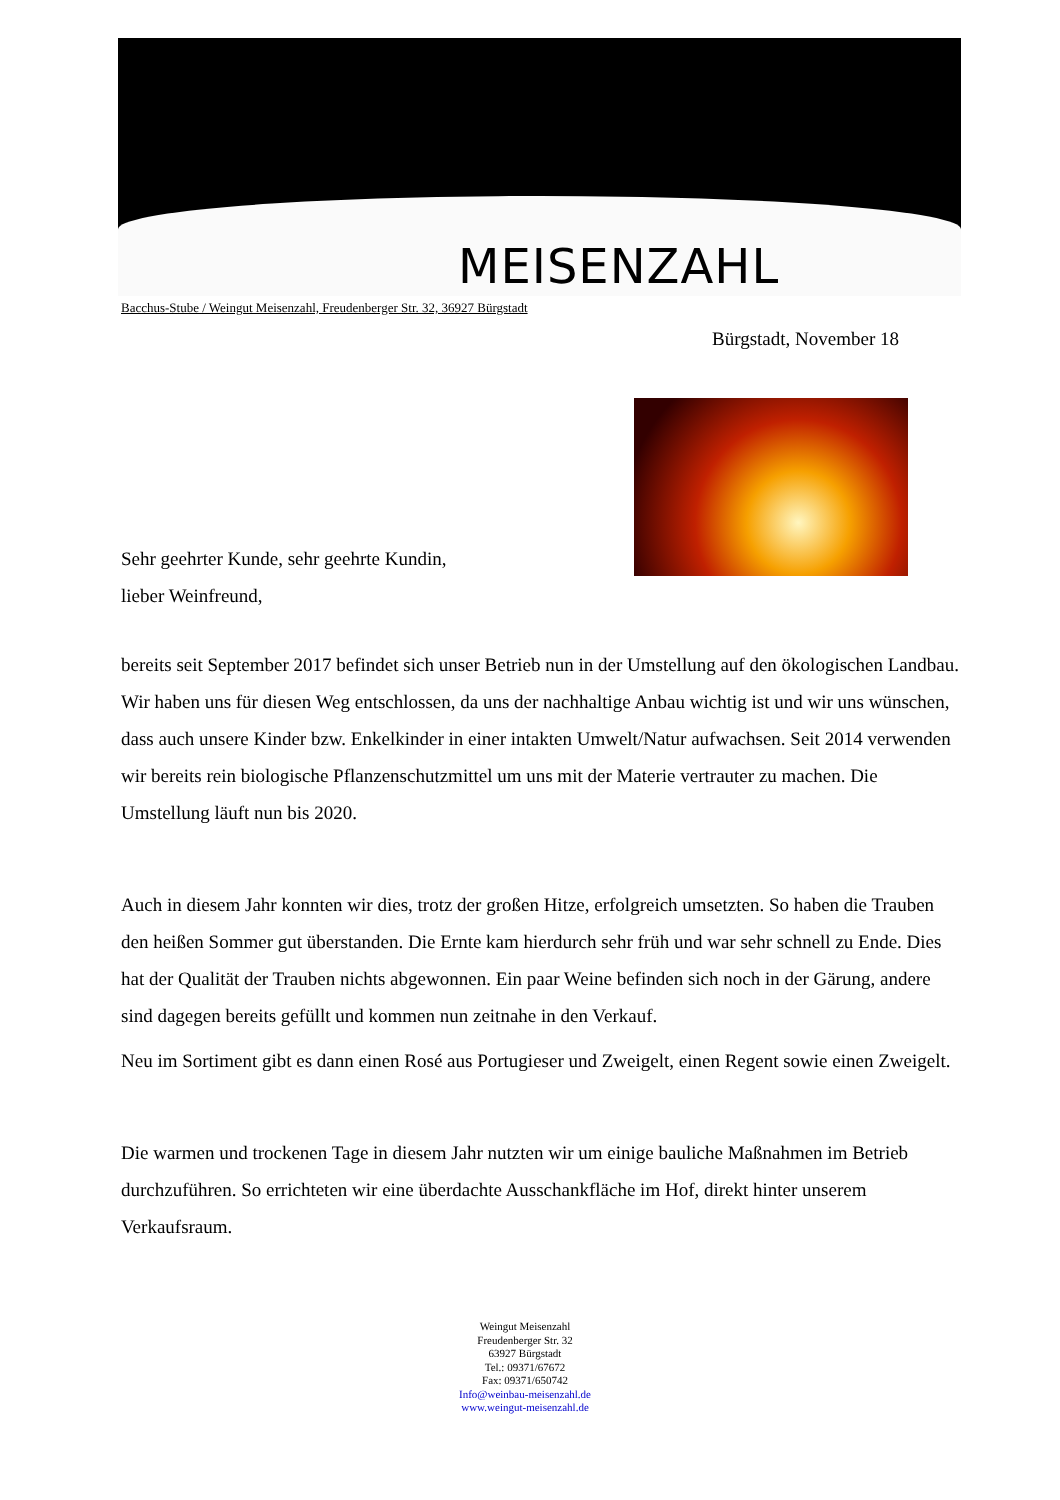MEISENZAHL
Bacchus-Stube / Weingut Meisenzahl, Freudenberger Str. 32, 36927 Bürgstadt
Bürgstadt, November 18
Sehr geehrter Kunde, sehr geehrte Kundin,
lieber Weinfreund,
bereits seit September 2017 befindet sich unser Betrieb nun in der Umstellung auf den ökologischen Landbau. Wir haben uns für diesen Weg entschlossen, da uns der nachhaltige Anbau wichtig ist und wir uns wünschen, dass auch unsere Kinder bzw. Enkelkinder in einer intakten Umwelt/Natur aufwachsen. Seit 2014 verwenden wir bereits rein biologische Pflanzenschutzmittel um uns mit der Materie vertrauter zu machen. Die Umstellung läuft nun bis 2020.
Auch in diesem Jahr konnten wir dies, trotz der großen Hitze, erfolgreich umsetzten. So haben die Trauben den heißen Sommer gut überstanden. Die Ernte kam hierdurch sehr früh und war sehr schnell zu Ende. Dies hat der Qualität der Trauben nichts abgewonnen. Ein paar Weine befinden sich noch in der Gärung, andere sind dagegen bereits gefüllt und kommen nun zeitnahe in den Verkauf.
Neu im Sortiment gibt es dann einen Rosé aus Portugieser und Zweigelt, einen Regent sowie einen Zweigelt.
Die warmen und trockenen Tage in diesem Jahr nutzten wir um einige bauliche Maßnahmen im Betrieb durchzuführen. So errichteten wir eine überdachte Ausschankfläche im Hof, direkt hinter unserem Verkaufsraum.
Weingut Meisenzahl
Freudenberger Str. 32
63927 Bürgstadt
Tel.: 09371/67672
Fax: 09371/650742
Info@weinbau-meisenzahl.de
www.weingut-meisenzahl.de